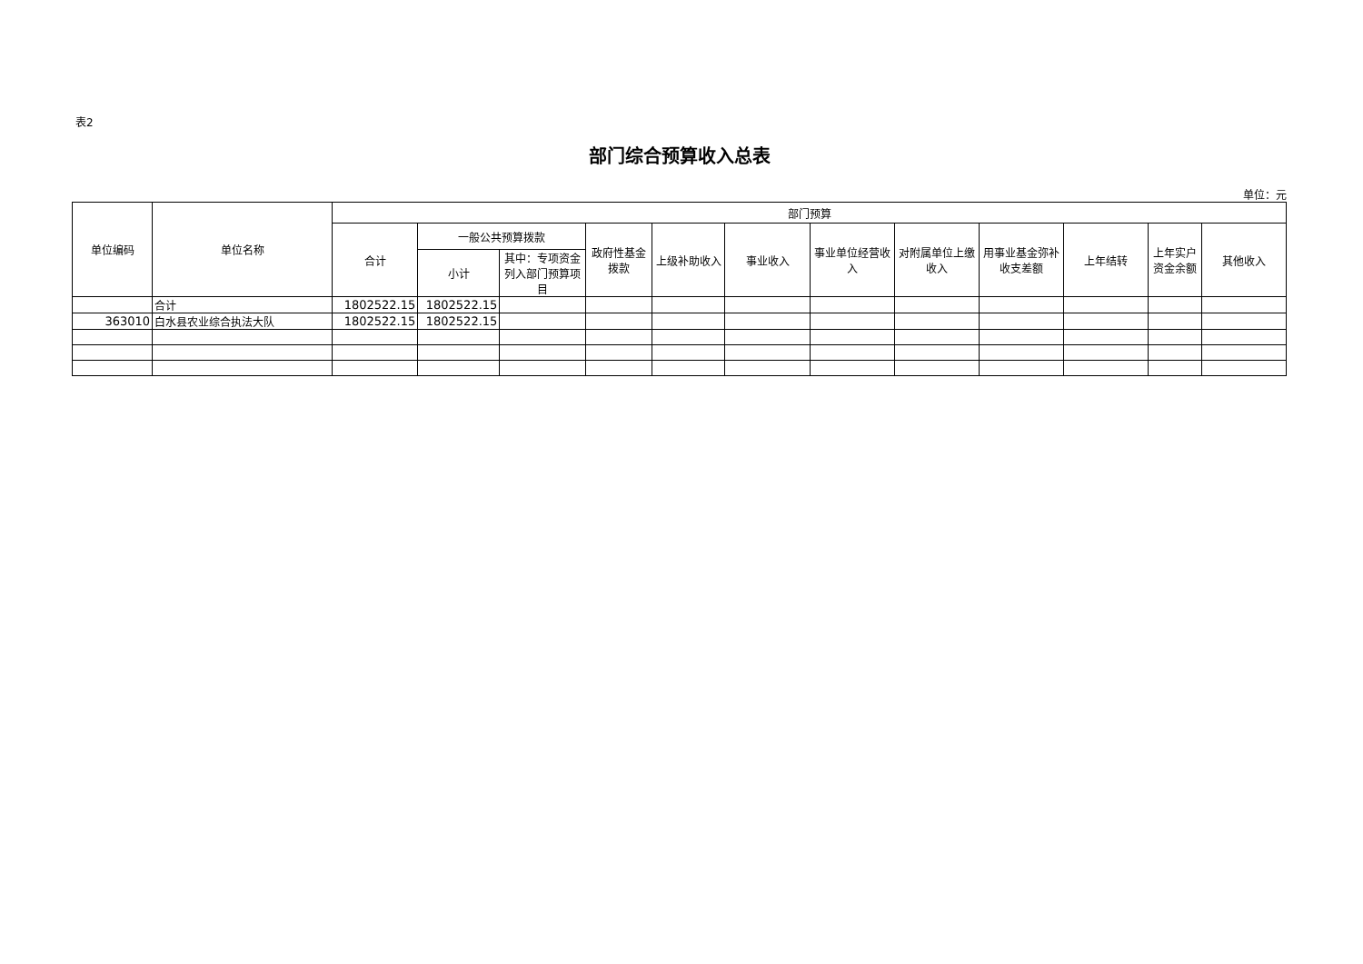表2
部门综合预算收入总表
单位：元
| 单位编码 | 单位名称 | 部门预算 | | | | | | | | | | | |
| --- | --- | --- | --- | --- | --- | --- | --- | --- | --- | --- | --- | --- | --- |
| | | 合计 | 一般公共预算拨款 | | 政府性基金拨款 | 上级补助收入 | 事业收入 | 事业单位经营收入 | 对附属单位上缴收入 | 用事业基金弥补收支差额 | 上年结转 | 上年实户资金余额 | 其他收入 |
| | | | 小计 | 其中：专项资金列入部门预算项目 | | | | | | | | | |
| | 合计 | 1802522.15 | 1802522.15 | | | | | | | | | | |
| 363010 | 白水县农业综合执法大队 | 1802522.15 | 1802522.15 | | | | | | | | | | |